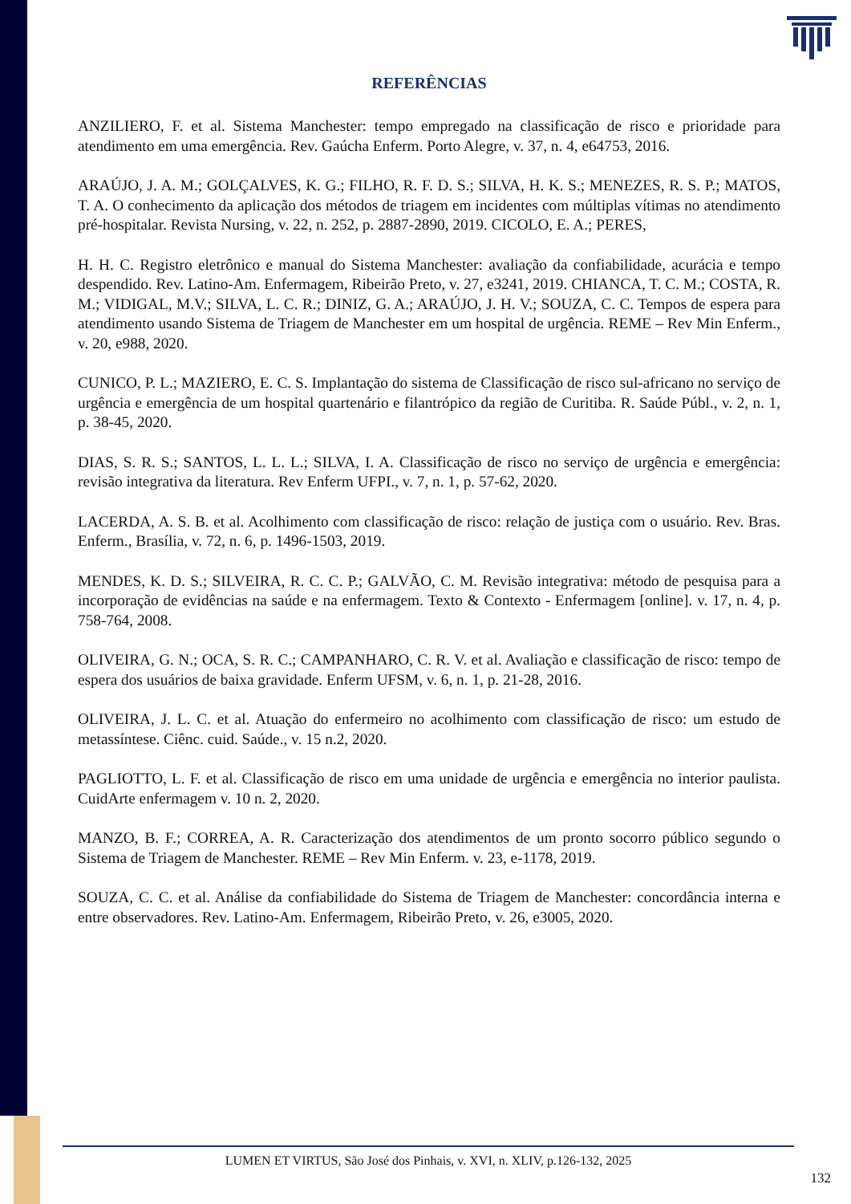REFERÊNCIAS
ANZILIERO, F. et al. Sistema Manchester: tempo empregado na classificação de risco e prioridade para atendimento em uma emergência. Rev. Gaúcha Enferm. Porto Alegre, v. 37, n. 4, e64753, 2016.
ARAÚJO, J. A. M.; GOLÇALVES, K. G.; FILHO, R. F. D. S.; SILVA, H. K. S.; MENEZES, R. S. P.; MATOS, T. A. O conhecimento da aplicação dos métodos de triagem em incidentes com múltiplas vítimas no atendimento pré-hospitalar. Revista Nursing, v. 22, n. 252, p. 2887-2890, 2019. CICOLO, E. A.; PERES,
H. H. C. Registro eletrônico e manual do Sistema Manchester: avaliação da confiabilidade, acurácia e tempo despendido. Rev. Latino-Am. Enfermagem, Ribeirão Preto, v. 27, e3241, 2019. CHIANCA, T. C. M.; COSTA, R. M.; VIDIGAL, M.V.; SILVA, L. C. R.; DINIZ, G. A.; ARAÚJO, J. H. V.; SOUZA, C. C. Tempos de espera para atendimento usando Sistema de Triagem de Manchester em um hospital de urgência. REME – Rev Min Enferm., v. 20, e988, 2020.
CUNICO, P. L.; MAZIERO, E. C. S. Implantação do sistema de Classificação de risco sul-africano no serviço de urgência e emergência de um hospital quartenário e filantrópico da região de Curitiba. R. Saúde Públ., v. 2, n. 1, p. 38-45, 2020.
DIAS, S. R. S.; SANTOS, L. L. L.; SILVA, I. A. Classificação de risco no serviço de urgência e emergência: revisão integrativa da literatura. Rev Enferm UFPI., v. 7, n. 1, p. 57-62, 2020.
LACERDA, A. S. B. et al. Acolhimento com classificação de risco: relação de justiça com o usuário. Rev. Bras. Enferm., Brasília, v. 72, n. 6, p. 1496-1503, 2019.
MENDES, K. D. S.; SILVEIRA, R. C. C. P.; GALVÃO, C. M. Revisão integrativa: método de pesquisa para a incorporação de evidências na saúde e na enfermagem. Texto & Contexto - Enfermagem [online]. v. 17, n. 4, p. 758-764, 2008.
OLIVEIRA, G. N.; OCA, S. R. C.; CAMPANHARO, C. R. V. et al. Avaliação e classificação de risco: tempo de espera dos usuários de baixa gravidade. Enferm UFSM, v. 6, n. 1, p. 21-28, 2016.
OLIVEIRA, J. L. C. et al. Atuação do enfermeiro no acolhimento com classificação de risco: um estudo de metassíntese. Ciênc. cuid. Saúde., v. 15 n.2, 2020.
PAGLIOTTO, L. F. et al. Classificação de risco em uma unidade de urgência e emergência no interior paulista. CuidArte enfermagem v. 10 n. 2, 2020.
MANZO, B. F.; CORREA, A. R. Caracterização dos atendimentos de um pronto socorro público segundo o Sistema de Triagem de Manchester. REME – Rev Min Enferm. v. 23, e-1178, 2019.
SOUZA, C. C. et al. Análise da confiabilidade do Sistema de Triagem de Manchester: concordância interna e entre observadores. Rev. Latino-Am. Enfermagem, Ribeirão Preto, v. 26, e3005, 2020.
LUMEN ET VIRTUS, São José dos Pinhais, v. XVI, n. XLIV, p.126-132, 2025
132